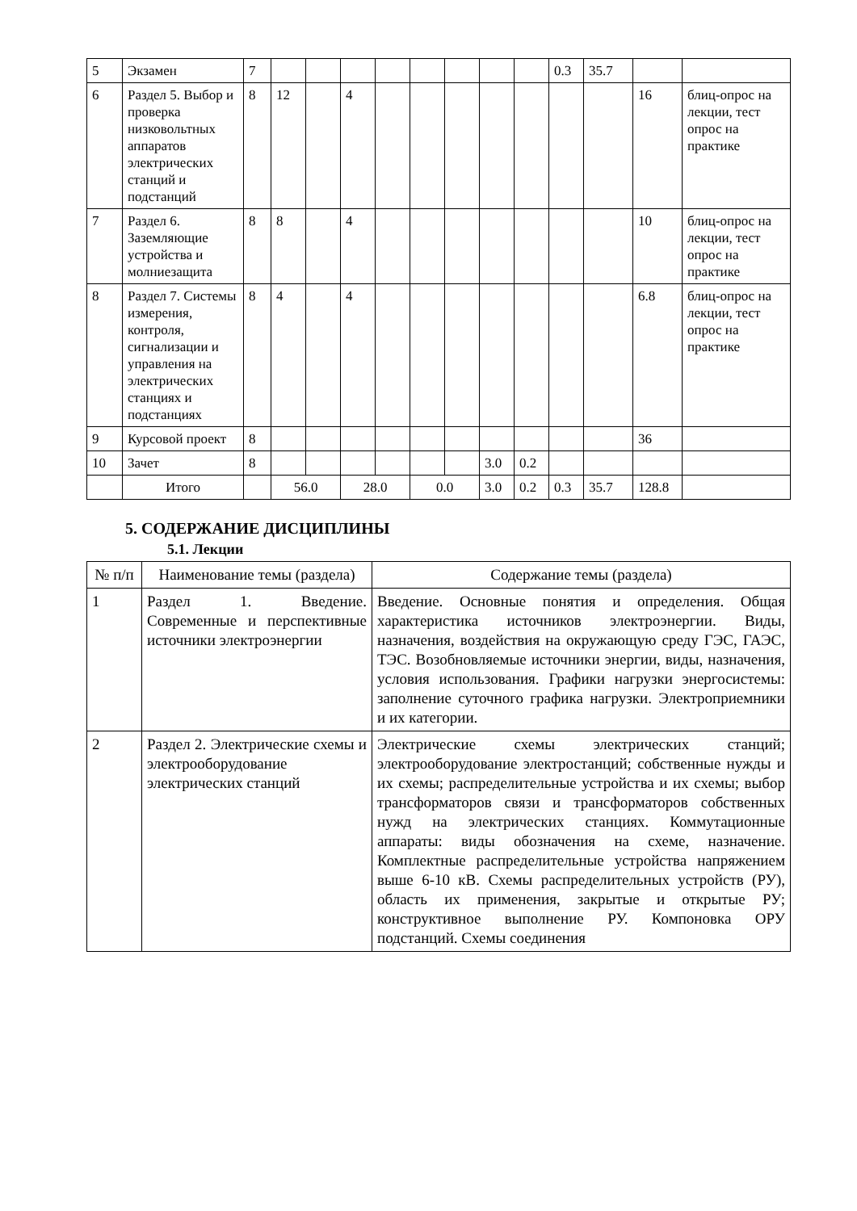| 5 | Экзамен | 7 | | | | | | | | | 0.3 | 35.7 | | |
| 6 | Раздел 5. Выбор и проверка низковольтных аппаратов электрических станций и подстанций | 8 | 12 | | 4 | | | | | | | | 16 | блиц-опрос на лекции, тест опрос на практике |
| 7 | Раздел 6. Заземляющие устройства и молниезащита | 8 | 8 | | 4 | | | | | | | | 10 | блиц-опрос на лекции, тест опрос на практике |
| 8 | Раздел 7. Системы измерения, контроля, сигнализации и управления на электрических станциях и подстанциях | 8 | 4 | | 4 | | | | | | | | 6.8 | блиц-опрос на лекции, тест опрос на практике |
| 9 | Курсовой проект | 8 | | | | | | | | | | | 36 | |
| 10 | Зачет | 8 | | | | | | | 3.0 | 0.2 | | | | |
| | Итого | | 56.0 | | 28.0 | | 0.0 | | 3.0 | 0.2 | 0.3 | 35.7 | 128.8 | |
5. СОДЕРЖАНИЕ ДИСЦИПЛИНЫ
5.1. Лекции
| № п/п | Наименование темы (раздела) | Содержание темы (раздела) |
| --- | --- | --- |
| 1 | Раздел 1. Введение. Современные и перспективные источники электроэнергии | Введение. Основные понятия и определения. Общая характеристика источников электроэнергии. Виды, назначения, воздействия на окружающую среду ГЭС, ГАЭС, ТЭС. Возобновляемые источники энергии, виды, назначения, условия использования. Графики нагрузки энергосистемы: заполнение суточного графика нагрузки. Электроприемники и их категории. |
| 2 | Раздел 2. Электрические схемы и электрооборудование электрических станций | Электрические схемы электрических станций; электрооборудование электростанций; собственные нужды и их схемы; распределительные устройства и их схемы; выбор трансформаторов связи и трансформаторов собственных нужд на электрических станциях. Коммутационные аппараты: виды обозначения на схеме, назначение. Комплектные распределительные устройства напряжением выше 6-10 кВ. Схемы распределительных устройств (РУ), область их применения, закрытые и открытые РУ; конструктивное выполнение РУ. Компоновка ОРУ подстанций. Схемы соединения |